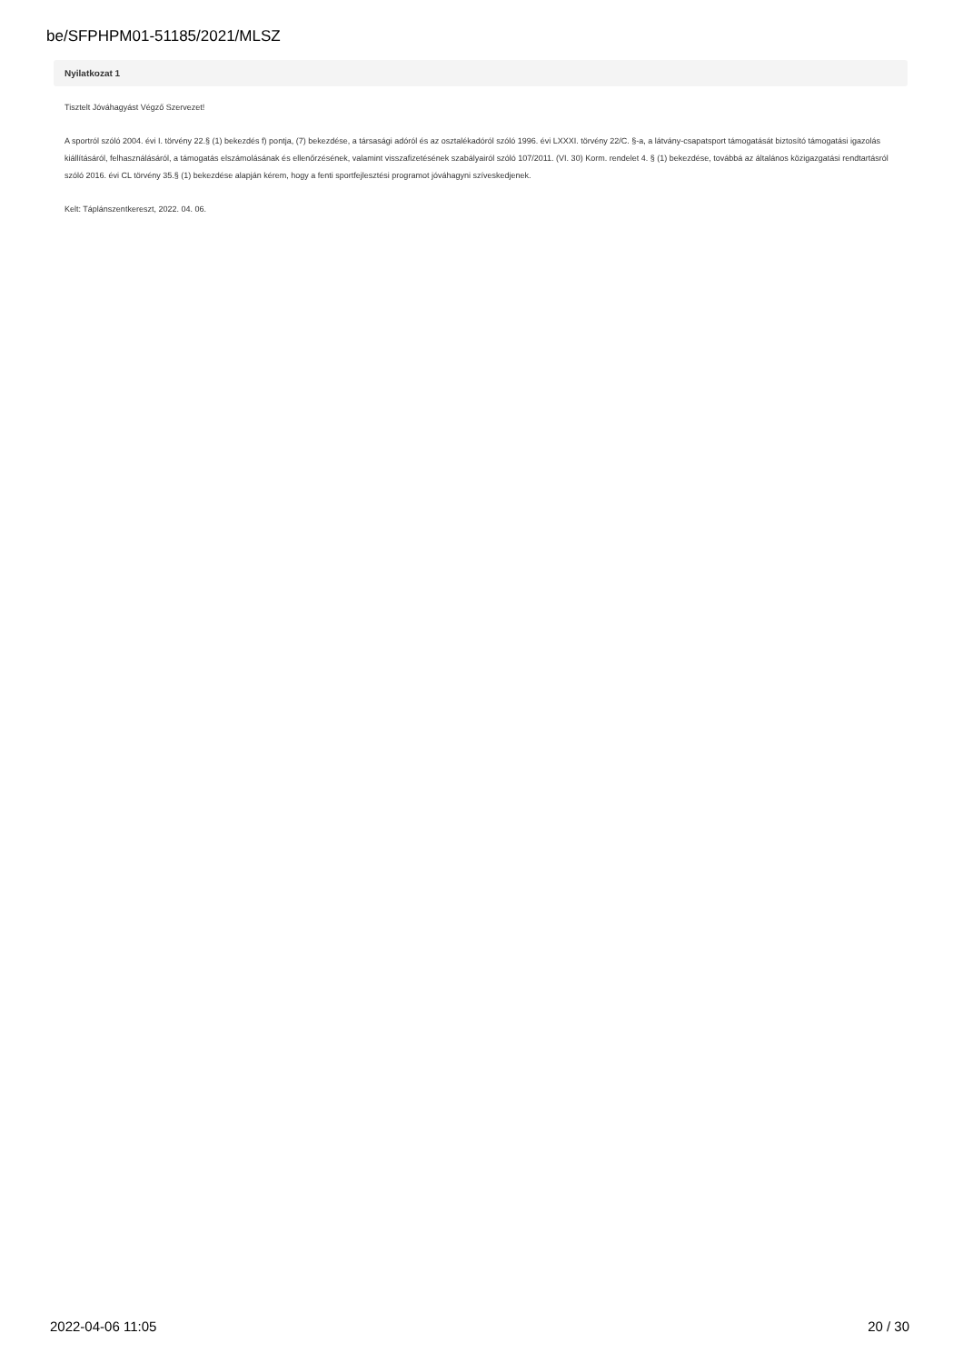be/SFPHPM01-51185/2021/MLSZ
Nyilatkozat 1
Tisztelt Jóváhagyást Végző Szervezet!
A sportról szóló 2004. évi I. törvény 22.§ (1) bekezdés f) pontja, (7) bekezdése, a társasági adóról és az osztalékadóról szóló 1996. évi LXXXI. törvény 22/C. §-a, a látvány-csapatsport támogatását biztosító támogatási igazolás kiállításáról, felhasználásáról, a támogatás elszámolásának és ellenőrzésének, valamint visszafizetésének szabályairól szóló 107/2011. (VI. 30) Korm. rendelet 4. § (1) bekezdése, továbbá az általános közigazgatási rendtartásról szóló 2016. évi CL törvény 35.§ (1) bekezdése alapján kérem, hogy a fenti sportfejlesztési programot jóváhagyni szíveskedjenek.
Kelt: Táplánszentkereszt, 2022. 04. 06.
2022-04-06 11:05 20 / 30